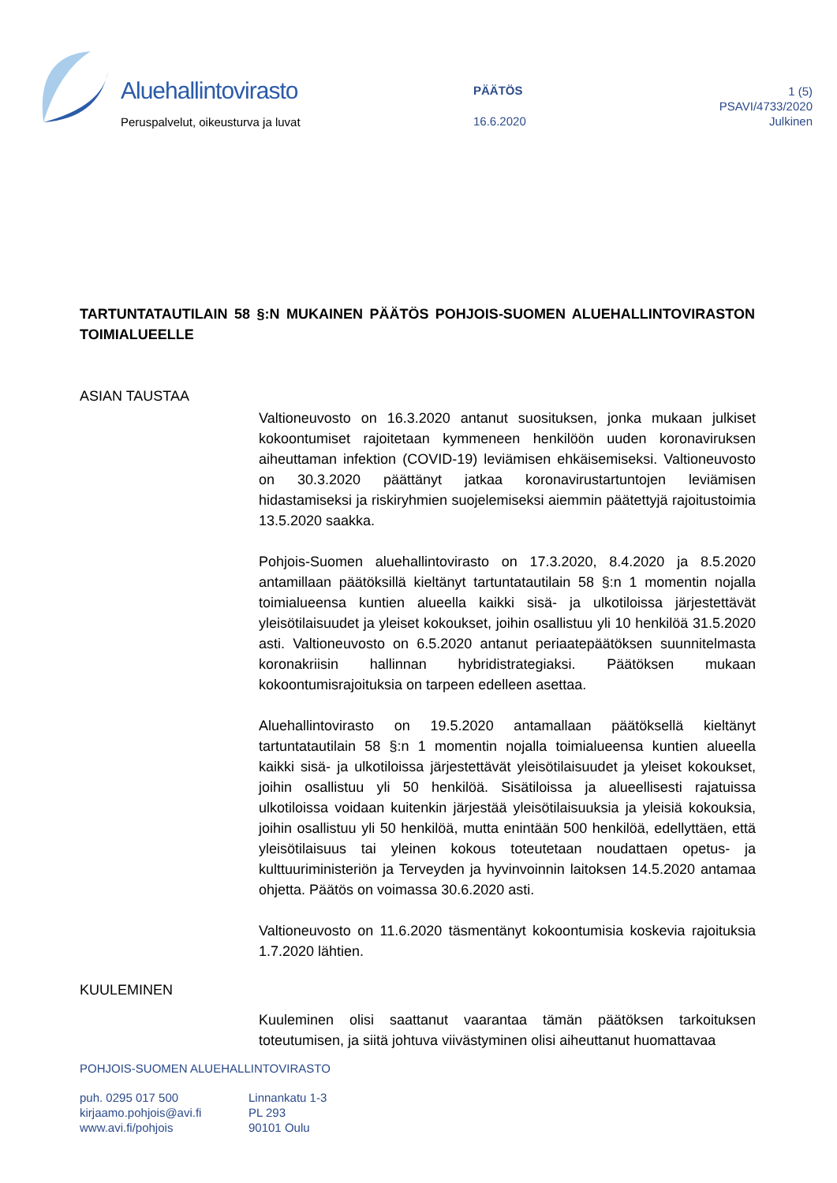Aluehallintovirasto
Peruspalvelut, oikeusturva ja luvat
PÄÄTÖS
16.6.2020
1 (5)
PSAVI/4733/2020
Julkinen
TARTUNTATAUTILAIN 58 §:N MUKAINEN PÄÄTÖS POHJOIS-SUOMEN ALUEHALLINTOVIRASTON TOIMIALUEELLE
ASIAN TAUSTAA
Valtioneuvosto on 16.3.2020 antanut suosituksen, jonka mukaan julkiset kokoontumiset rajoitetaan kymmeneen henkilöön uuden koronaviruksen aiheuttaman infektion (COVID-19) leviämisen ehkäisemiseksi. Valtioneuvosto on 30.3.2020 päättänyt jatkaa koronavirustartuntojen leviämisen hidastamiseksi ja riskiryhmien suojelemiseksi aiemmin päätettyjä rajoitustoimia 13.5.2020 saakka.
Pohjois-Suomen aluehallintovirasto on 17.3.2020, 8.4.2020 ja 8.5.2020 antamillaan päätöksillä kieltänyt tartuntatautilain 58 §:n 1 momentin nojalla toimialueensa kuntien alueella kaikki sisä- ja ulkotiloissa järjestettävät yleisötilaisuudet ja yleiset kokoukset, joihin osallistuu yli 10 henkilöä 31.5.2020 asti. Valtioneuvosto on 6.5.2020 antanut periaatepäätöksen suunnitelmasta koronakriisin hallinnan hybridistrategiaksi. Päätöksen mukaan kokoontumisrajoituksia on tarpeen edelleen asettaa.
Aluehallintovirasto on 19.5.2020 antamallaan päätöksellä kieltänyt tartuntatautilain 58 §:n 1 momentin nojalla toimialueensa kuntien alueella kaikki sisä- ja ulkotiloissa järjestettävät yleisötilaisuudet ja yleiset kokoukset, joihin osallistuu yli 50 henkilöä. Sisätiloissa ja alueellisesti rajatuissa ulkotiloissa voidaan kuitenkin järjestää yleisötilaisuuksia ja yleisiä kokouksia, joihin osallistuu yli 50 henkilöä, mutta enintään 500 henkilöä, edellyttäen, että yleisötilaisuus tai yleinen kokous toteutetaan noudattaen opetus- ja kulttuuriministeriön ja Terveyden ja hyvinvoinnin laitoksen 14.5.2020 antamaa ohjetta. Päätös on voimassa 30.6.2020 asti.
Valtioneuvosto on 11.6.2020 täsmentänyt kokoontumisia koskevia rajoituksia 1.7.2020 lähtien.
KUULEMINEN
Kuuleminen olisi saattanut vaarantaa tämän päätöksen tarkoituksen toteutumisen, ja siitä johtuva viivästyminen olisi aiheuttanut huomattavaa
POHJOIS-SUOMEN ALUEHALLINTOVIRASTO
puh. 0295 017 500
kirjaamo.pohjois@avi.fi
www.avi.fi/pohjois
Linnankatu 1-3
PL 293
90101 Oulu